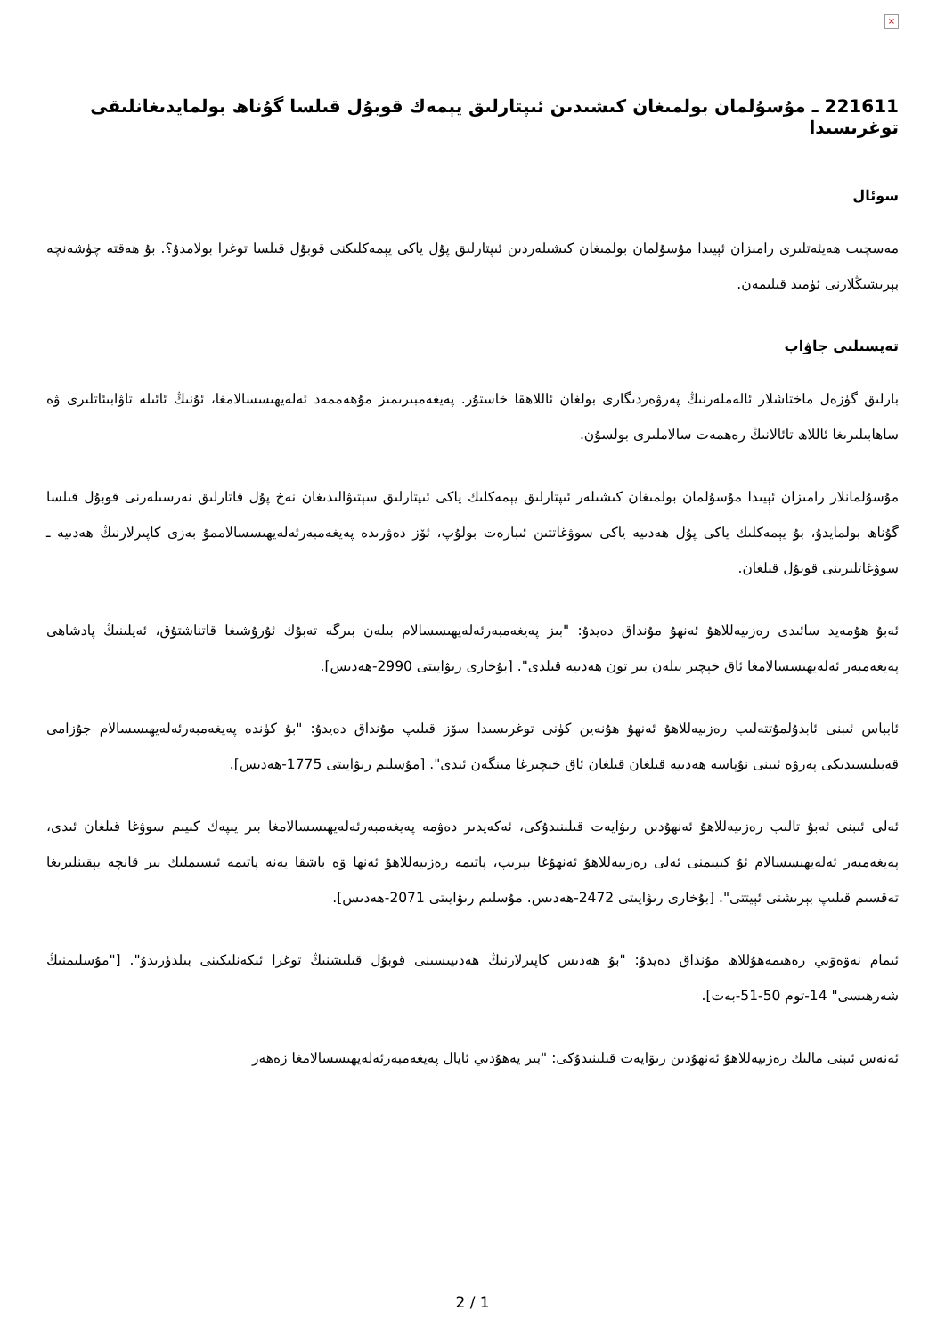×
221611 ـ مۇسۇلمان بولمىغان كىشىدىن ئىپتارلىق يېمەك قوبۇل قىلسا گۇناھ بولمايدىغانلىقى توغرىسىدا
سوئال
مەسچىت ھەيئەتلىرى رامىزان ئېيىدا مۇسۇلمان بولمىغان كىشىلەردىن ئىپتارلىق پۇل ياكى يېمەكلىكنى قوبۇل قىلسا توغرا بولامدۇ؟. بۇ ھەقتە چۈشەنچە بېرىشىڭلارنى ئۈمىد قىلىمەن.
تەپسىلىي جاۋاب
بارلىق گۈزەل ماختاشلار ئالەملەرنىڭ پەرۋەردىگارى بولغان ئاللاھقا خاستۇر. پەيغەمبىرىمىز مۇھەممەد ئەلەيھىسسالامغا، ئۇنىڭ ئائىلە تاۋابىئاتلىرى ۋە ساھابىلىرىغا ئاللاھ تائالانىڭ رەھمەت سالاملىرى بولسۇن.
مۇسۇلمانلار رامىزان ئېيىدا مۇسۇلمان بولمىغان كىشىلەر ئىپتارلىق يېمەكلىك ياكى ئىپتارلىق سېتىۋالىدىغان نەخ پۇل قاتارلىق نەرسىلەرنى قوبۇل قىلسا گۇناھ بولمايدۇ، بۇ يېمەكلىك ياكى پۇل ھەدىيە ياكى سوۋغاتتىن ئىبارەت بولۇپ، ئۆز دەۋرىدە پەيغەمبەرئەلەيھىسسالاممۇ بەزى كاپىرلارنىڭ ھەدىيە ـ سوۋغاتلىرىنى قوبۇل قىلغان.
ئەبۇ ھۇمەيد سائىدى رەزىيەللاھۇ ئەنھۇ مۇنداق دەيدۇ: "بىز پەيغەمبەرئەلەيھىسسالام بىلەن بىرگە تەبۇك ئۇرۇشىغا قاتناشتۇق، ئەيلىنىڭ پادشاھى پەيغەمبەر ئەلەيھىسسالامغا ئاق خېچىر بىلەن بىر تون ھەدىيە قىلدى". [بۇخارى رىۋايىتى 2990-ھەدىس].
ئابباس ئىبنى ئابدۇلمۇتتەلىب رەزىيەللاھۇ ئەنھۇ ھۇنەين كۈنى توغرىسىدا سۆز قىلىپ مۇنداق دەيدۇ: "بۇ كۈندە پەيغەمبەرئەلەيھىسسالام جۇزامى قەبىلىسىدىكى پەرۋە ئىبنى نۇپاسە ھەدىيە قىلغان قىلغان ئاق خېچىرغا مىنگەن ئىدى". [مۇسلىم رىۋايىتى 1775-ھەدىس].
ئەلى ئىبنى ئەبۇ تالىب رەزىيەللاھۇ ئەنھۇدىن رىۋايەت قىلىنىدۇكى، ئەكەيدىر دەۋمە پەيغەمبەرئەلەيھىسسالامغا بىر يىپەك كىيىم سوۋغا قىلغان ئىدى، پەيغەمبەر ئەلەيھىسسالام ئۇ كىيىمنى ئەلى رەزىيەللاھۇ ئەنھۇغا بېرىپ، پاتىمە رەزىيەللاھۇ ئەنھا ۋە باشقا يەنە پاتىمە ئىسىملىك بىر قانچە يېقىنلىرىغا تەقسىم قىلىپ بېرىشنى ئېيتتى". [بۇخارى رىۋايىتى 2472-ھەدىس. مۇسلىم رىۋايىتى 2071-ھەدىس].
ئىمام نەۋەۋىي رەھىمەھۇللاھ مۇنداق دەيدۇ: "بۇ ھەدىس كاپىرلارنىڭ ھەدىيىسىنى قوبۇل قىلىشنىڭ توغرا ئىكەنلىكىنى بىلدۈرىدۇ". ["مۇسلىمنىڭ شەرھىسى" 14-توم 50-51-بەت].
ئەنەس ئىبنى مالىك رەزىيەللاھۇ ئەنھۇدىن رىۋايەت قىلىنىدۇكى: "بىر يەھۇدىي ئايال پەيغەمبەرئەلەيھىسسالامغا زەھەر
2 / 1